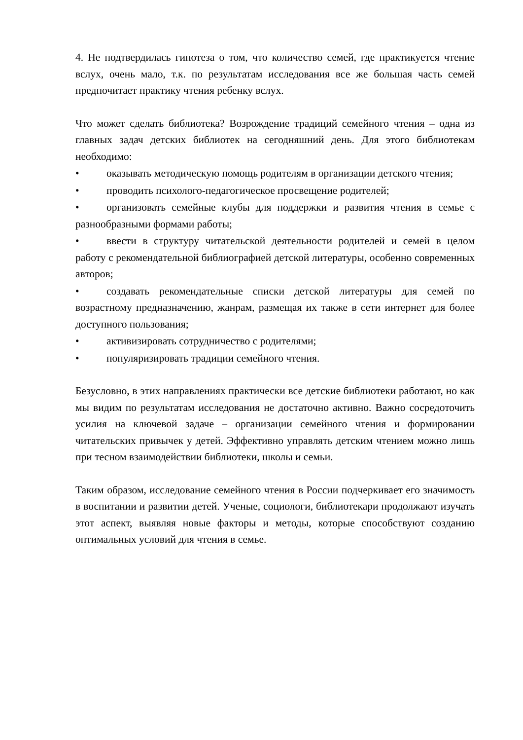4. Не подтвердилась гипотеза о том, что количество семей, где практикуется чтение вслух, очень мало, т.к. по результатам исследования все же большая часть семей предпочитает практику чтения ребенку вслух.
Что может сделать библиотека? Возрождение традиций семейного чтения – одна из главных задач детских библиотек на сегодняшний день. Для этого библиотекам необходимо:
• оказывать методическую помощь родителям в организации детского чтения;
• проводить психолого-педагогическое просвещение родителей;
• организовать семейные клубы для поддержки и развития чтения в семье с разнообразными формами работы;
• ввести в структуру читательской деятельности родителей и семей в целом работу с рекомендательной библиографией детской литературы, особенно современных авторов;
• создавать рекомендательные списки детской литературы для семей по возрастному предназначению, жанрам, размещая их также в сети интернет для более доступного пользования;
• активизировать сотрудничество с родителями;
• популяризировать традиции семейного чтения.
Безусловно, в этих направлениях практически все детские библиотеки работают, но как мы видим по результатам исследования не достаточно активно. Важно сосредоточить усилия на ключевой задаче – организации семейного чтения и формировании читательских привычек у детей. Эффективно управлять детским чтением можно лишь при тесном взаимодействии библиотеки, школы и семьи.
Таким образом, исследование семейного чтения в России подчеркивает его значимость в воспитании и развитии детей. Ученые, социологи, библиотекари продолжают изучать этот аспект, выявляя новые факторы и методы, которые способствуют созданию оптимальных условий для чтения в семье.